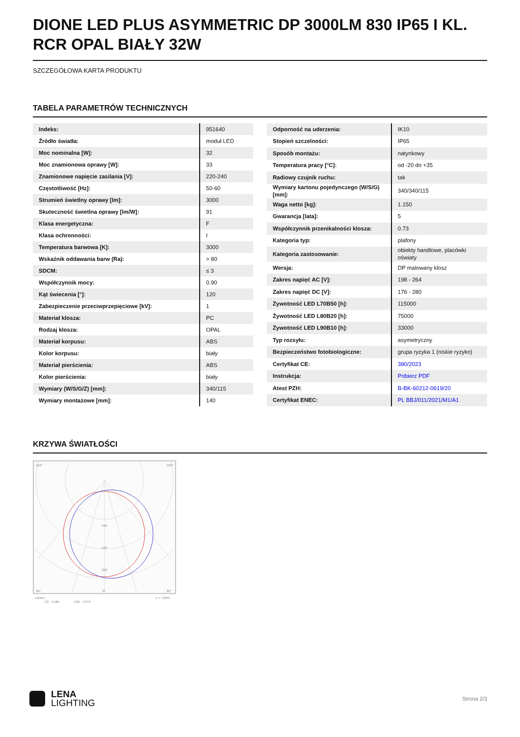DIONE LED PLUS ASYMMETRIC DP 3000LM 830 IP65 I KL. RCR OPAL BIAŁY 32W
SZCZEGÓŁOWA KARTA PRODUKTU
TABELA PARAMETRÓW TECHNICZNYCH
| Indeks: | 951640 |
| Źródło światła: | moduł LED |
| Moc nominalna [W]: | 32 |
| Moc znamionowa oprawy [W]: | 33 |
| Znamionowe napięcie zasilania [V]: | 220-240 |
| Częstotliwość [Hz]: | 50-60 |
| Strumień świetlny oprawy [lm]: | 3000 |
| Skuteczność świetlna oprawy [lm/W]: | 91 |
| Klasa energetyczna: | F |
| Klasa ochronności: | I |
| Temperatura barwowa [K]: | 3000 |
| Wskaźnik oddawania barw (Ra): | > 80 |
| SDCM: | ≤ 3 |
| Współczynnik mocy: | 0.90 |
| Kąt świecenia [°]: | 120 |
| Zabezpieczenie przeciwprzepięciowe [kV]: | 1 |
| Materiał klosza: | PC |
| Rodzaj klosza: | OPAL |
| Materiał korpusu: | ABS |
| Kolor korpusu: | biały |
| Materiał pierścienia: | ABS |
| Kolor pierścienia: | biały |
| Wymiary (W/S/G/Z) [mm]: | 340/115 |
| Wymiary montażowe [mm]: | 140 |
| Odporność na uderzenia: | IK10 |
| Stopień szczelności: | IP65 |
| Sposób montażu: | natynkowy |
| Temperatura pracy [°C]: | od -20 do +35 |
| Radiowy czujnik ruchu: | tak |
| Wymiary kartonu pojedynczego (W/S/G) [mm]: | 340/340/115 |
| Waga netto [kg]: | 1.150 |
| Gwarancja [lata]: | 5 |
| Współczynnik przenikalności klosza: | 0.73 |
| Kategoria typ: | plafony |
| Kategoria zastosowanie: | obiekty handlowe, placówki oświaty |
| Wersja: | DP malowany klosz |
| Zakres napięć AC [V]: | 198 - 264 |
| Zakres napięć DC [V]: | 176 - 280 |
| Żywotność LED L70B50 [h]: | 115000 |
| Żywotność LED L80B20 [h]: | 75000 |
| Żywotność LED L90B10 [h]: | 33000 |
| Typ rozsyłu: | asymetryczny |
| Bezpieczeństwo fotobiologiczne: | grupa ryzyka 1 (niskie ryzyko) |
| Certyfikat CE: | 380/2023 |
| Instrukcja: | Pobierz PDF |
| Atest PZH: | B-BK-60212-0619/20 |
| Certyfikat ENEC: | PL BBJ/011/2021/M1/A1 |
KRZYWA ŚWIATŁOŚCI
105°
105°
30°
0°
30°
160
240
320
cd/klm
η = 100%
C0 - C180
C90 - C270
LENA
LIGHTING
Strona 2/3